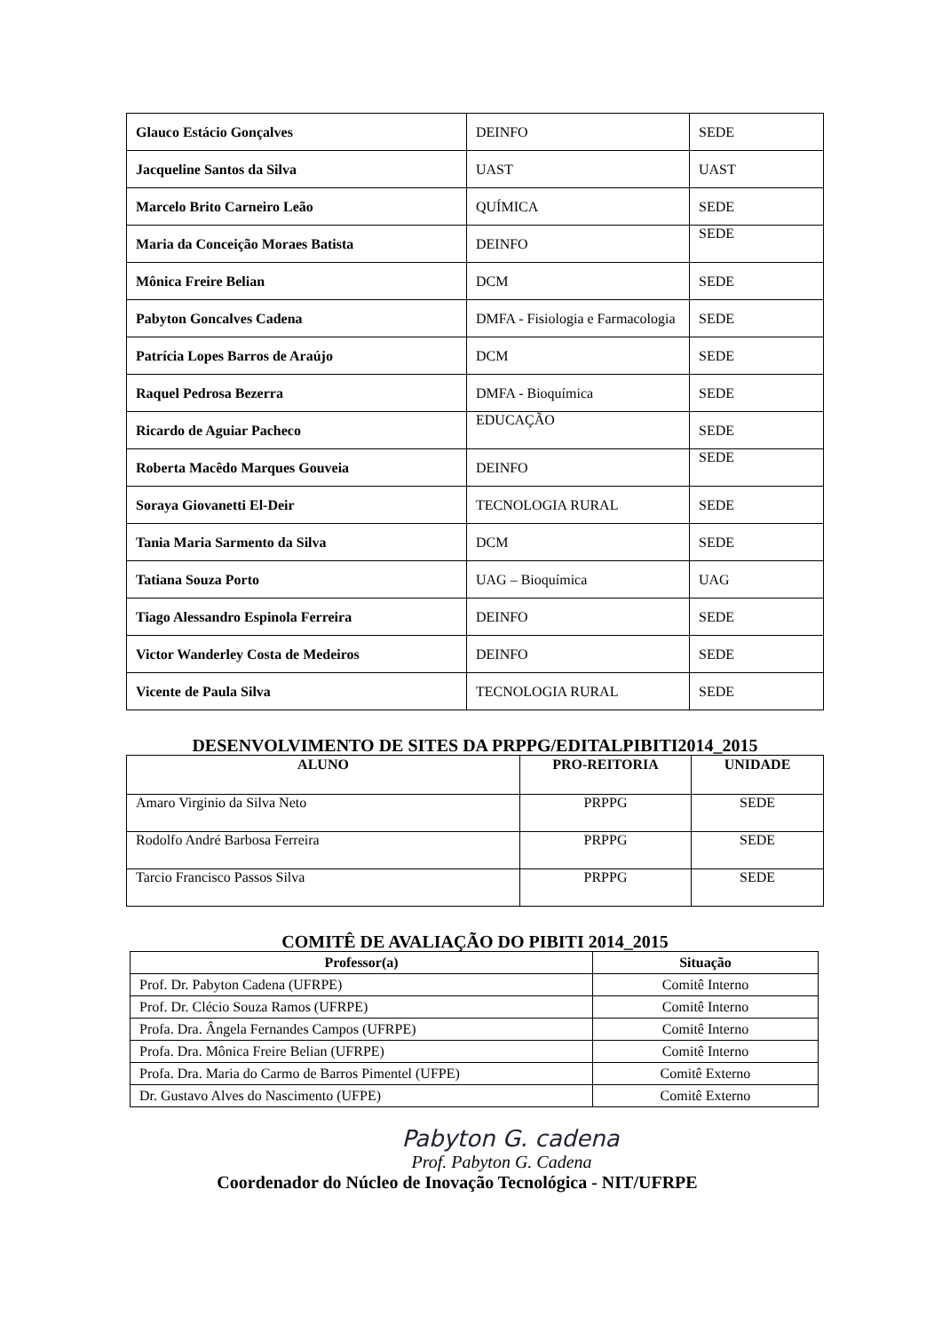| Glauco Estácio Gonçalves | DEINFO | SEDE |
| Jacqueline Santos da Silva | UAST | UAST |
| Marcelo Brito Carneiro Leão | QUÍMICA | SEDE |
| Maria da Conceição Moraes Batista | DEINFO | SEDE |
| Mônica Freire Belian | DCM | SEDE |
| Pabyton Goncalves Cadena | DMFA - Fisiologia e Farmacologia | SEDE |
| Patrícia Lopes Barros de Araújo | DCM | SEDE |
| Raquel Pedrosa Bezerra | DMFA - Bioquímica | SEDE |
| Ricardo de Aguiar Pacheco | EDUCAÇÃO | SEDE |
| Roberta Macêdo Marques Gouveia | DEINFO | SEDE |
| Soraya Giovanetti El-Deir | TECNOLOGIA RURAL | SEDE |
| Tania Maria Sarmento da Silva | DCM | SEDE |
| Tatiana Souza Porto | UAG – Bioquímica | UAG |
| Tiago Alessandro Espinola Ferreira | DEINFO | SEDE |
| Victor Wanderley Costa de Medeiros | DEINFO | SEDE |
| Vicente de Paula Silva | TECNOLOGIA RURAL | SEDE |
DESENVOLVIMENTO DE SITES DA PRPPG/EDITALPIBITI2014_2015
| ALUNO | PRO-REITORIA | UNIDADE |
| --- | --- | --- |
| Amaro Virginio da Silva Neto | PRPPG | SEDE |
| Rodolfo André Barbosa Ferreira | PRPPG | SEDE |
| Tarcio Francisco Passos Silva | PRPPG | SEDE |
COMITÊ DE AVALIAÇÃO DO PIBITI 2014_2015
| Professor(a) | Situação |
| --- | --- |
| Prof. Dr. Pabyton Cadena (UFRPE) | Comitê Interno |
| Prof. Dr. Clécio Souza Ramos (UFRPE) | Comitê Interno |
| Profa. Dra. Ângela Fernandes Campos (UFRPE) | Comitê Interno |
| Profa. Dra. Mônica Freire Belian (UFRPE) | Comitê Interno |
| Profa. Dra. Maria do Carmo de Barros Pimentel (UFPE) | Comitê Externo |
| Dr. Gustavo Alves do Nascimento (UFPE) | Comitê Externo |
Pabyton G. cadena
Prof. Pabyton G. Cadena
Coordenador do Núcleo de Inovação Tecnológica - NIT/UFRPE